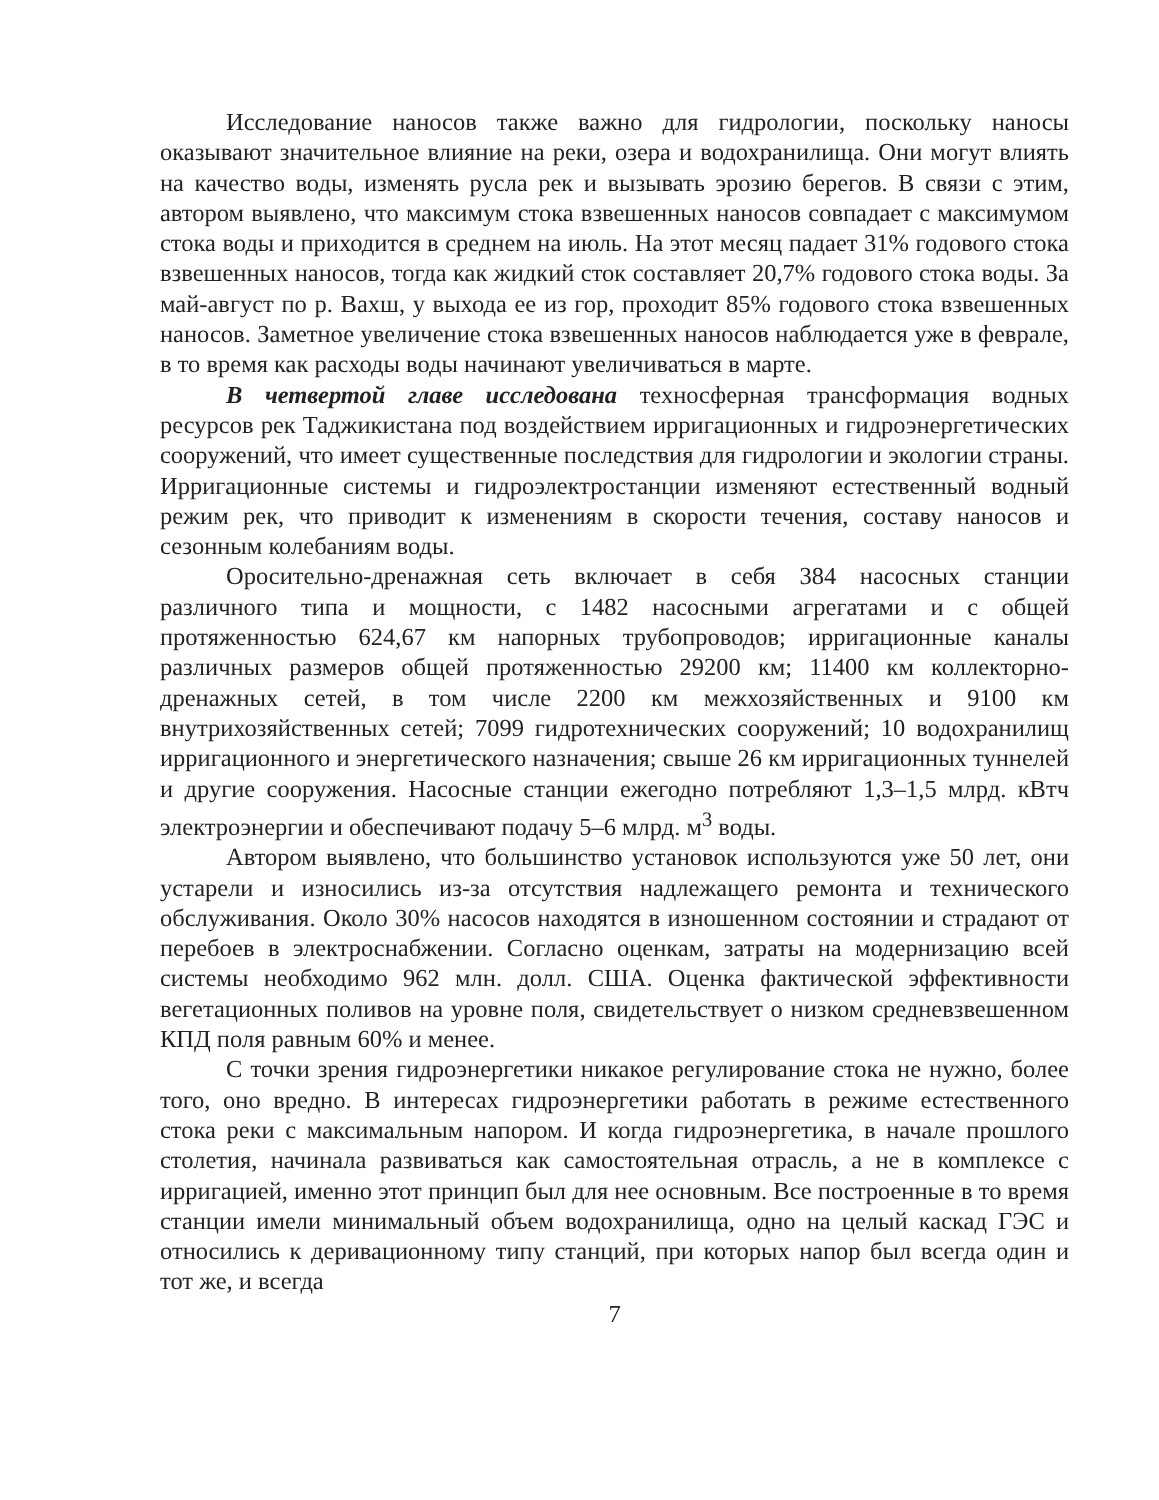Исследование наносов также важно для гидрологии, поскольку наносы оказывают значительное влияние на реки, озера и водохранилища. Они могут влиять на качество воды, изменять русла рек и вызывать эрозию берегов. В связи с этим, автором выявлено, что максимум стока взвешенных наносов совпадает с максимумом стока воды и приходится в среднем на июль. На этот месяц падает 31% годового стока взвешенных наносов, тогда как жидкий сток составляет 20,7% годового стока воды. За май-август по р. Вахш, у выхода ее из гор, проходит 85% годового стока взвешенных наносов. Заметное увеличение стока взвешенных наносов наблюдается уже в феврале, в то время как расходы воды начинают увеличиваться в марте.
В четвертой главе исследована техносферная трансформация водных ресурсов рек Таджикистана под воздействием ирригационных и гидроэнергетических сооружений, что имеет существенные последствия для гидрологии и экологии страны. Ирригационные системы и гидроэлектростанции изменяют естественный водный режим рек, что приводит к изменениям в скорости течения, составу наносов и сезонным колебаниям воды.
Оросительно-дренажная сеть включает в себя 384 насосных станции различного типа и мощности, с 1482 насосными агрегатами и с общей протяженностью 624,67 км напорных трубопроводов; ирригационные каналы различных размеров общей протяженностью 29200 км; 11400 км коллекторно-дренажных сетей, в том числе 2200 км межхозяйственных и 9100 км внутрихозяйственных сетей; 7099 гидротехнических сооружений; 10 водохранилищ ирригационного и энергетического назначения; свыше 26 км ирригационных туннелей и другие сооружения. Насосные станции ежегодно потребляют 1,3–1,5 млрд. кВтч электроэнергии и обеспечивают подачу 5–6 млрд. м<sup>3</sup> воды.
Автором выявлено, что большинство установок используются уже 50 лет, они устарели и износились из-за отсутствия надлежащего ремонта и технического обслуживания. Около 30% насосов находятся в изношенном состоянии и страдают от перебоев в электроснабжении. Согласно оценкам, затраты на модернизацию всей системы необходимо 962 млн. долл. США. Оценка фактической эффективности вегетационных поливов на уровне поля, свидетельствует о низком средневзвешенном КПД поля равным 60% и менее.
С точки зрения гидроэнергетики никакое регулирование стока не нужно, более того, оно вредно. В интересах гидроэнергетики работать в режиме естественного стока реки с максимальным напором. И когда гидроэнергетика, в начале прошлого столетия, начинала развиваться как самостоятельная отрасль, а не в комплексе с ирригацией, именно этот принцип был для нее основным. Все построенные в то время станции имели минимальный объем водохранилища, одно на целый каскад ГЭС и относились к деривационному типу станций, при которых напор был всегда один и тот же, и всегда
7